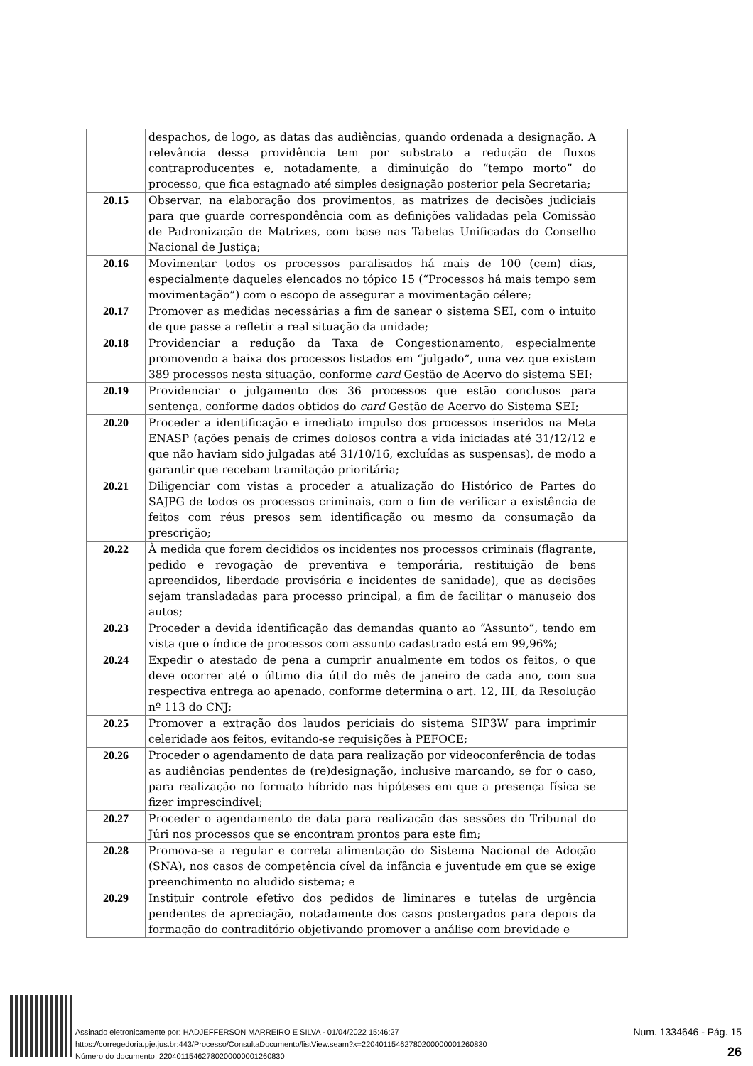| | despachos, de logo, as datas das audiências, quando ordenada a designação. A relevância dessa providência tem por substrato a redução de fluxos contraproducentes e, notadamente, a diminuição do “tempo morto” do processo, que fica estagnado até simples designação posterior pela Secretaria; |
| 20.15 | Observar, na elaboração dos provimentos, as matrizes de decisões judiciais para que guarde correspondência com as definições validadas pela Comissão de Padronização de Matrizes, com base nas Tabelas Unificadas do Conselho Nacional de Justiça; |
| 20.16 | Movimentar todos os processos paralisados há mais de 100 (cem) dias, especialmente daqueles elencados no tópico 15 (“Processos há mais tempo sem movimentação”) com o escopo de assegurar a movimentação célere; |
| 20.17 | Promover as medidas necessárias a fim de sanear o sistema SEI, com o intuito de que passe a refletir a real situação da unidade; |
| 20.18 | Providenciar a redução da Taxa de Congestionamento, especialmente promovendo a baixa dos processos listados em “julgado”, uma vez que existem 389 processos nesta situação, conforme card Gestão de Acervo do sistema SEI; |
| 20.19 | Providenciar o julgamento dos 36 processos que estão conclusos para sentença, conforme dados obtidos do card Gestão de Acervo do Sistema SEI; |
| 20.20 | Proceder a identificação e imediato impulso dos processos inseridos na Meta ENASP (ações penais de crimes dolosos contra a vida iniciadas até 31/12/12 e que não haviam sido julgadas até 31/10/16, excluídas as suspensas), de modo a garantir que recebam tramitação prioritária; |
| 20.21 | Diligenciar com vistas a proceder a atualização do Histórico de Partes do SAJPG de todos os processos criminais, com o fim de verificar a existência de feitos com réus presos sem identificação ou mesmo da consumação da prescrição; |
| 20.22 | À medida que forem decididos os incidentes nos processos criminais (flagrante, pedido e revogação de preventiva e temporária, restituição de bens apreendidos, liberdade provisória e incidentes de sanidade), que as decisões sejam transladadas para processo principal, a fim de facilitar o manuseio dos autos; |
| 20.23 | Proceder a devida identificação das demandas quanto ao “Assunto”, tendo em vista que o índice de processos com assunto cadastrado está em 99,96%; |
| 20.24 | Expedir o atestado de pena a cumprir anualmente em todos os feitos, o que deve ocorrer até o último dia útil do mês de janeiro de cada ano, com sua respectiva entrega ao apenado, conforme determina o art. 12, III, da Resolução nº 113 do CNJ; |
| 20.25 | Promover a extração dos laudos periciais do sistema SIP3W para imprimir celeridade aos feitos, evitando-se requisições à PEFOCE; |
| 20.26 | Proceder o agendamento de data para realização por videoconferência de todas as audiências pendentes de (re)designação, inclusive marcando, se for o caso, para realização no formato híbrido nas hipóteses em que a presença física se fizer imprescindível; |
| 20.27 | Proceder o agendamento de data para realização das sessões do Tribunal do Júri nos processos que se encontram prontos para este fim; |
| 20.28 | Promova-se a regular e correta alimentação do Sistema Nacional de Adoção (SNA), nos casos de competência cível da infância e juventude em que se exige preenchimento no aludido sistema; e |
| 20.29 | Instituir controle efetivo dos pedidos de liminares e tutelas de urgência pendentes de apreciação, notadamente dos casos postergados para depois da formação do contraditório objetivando promover a análise com brevidade e |
Assinado eletronicamente por: HADJEFFERSON MARREIRO E SILVA - 01/04/2022 15:46:27
https://corregedoria.pje.jus.br:443/Processo/ConsultaDocumento/listView.seam?x=22040115462780200000001260830
Número do documento: 22040115462780200000001260830
Num. 1334646 - Pág. 15
26